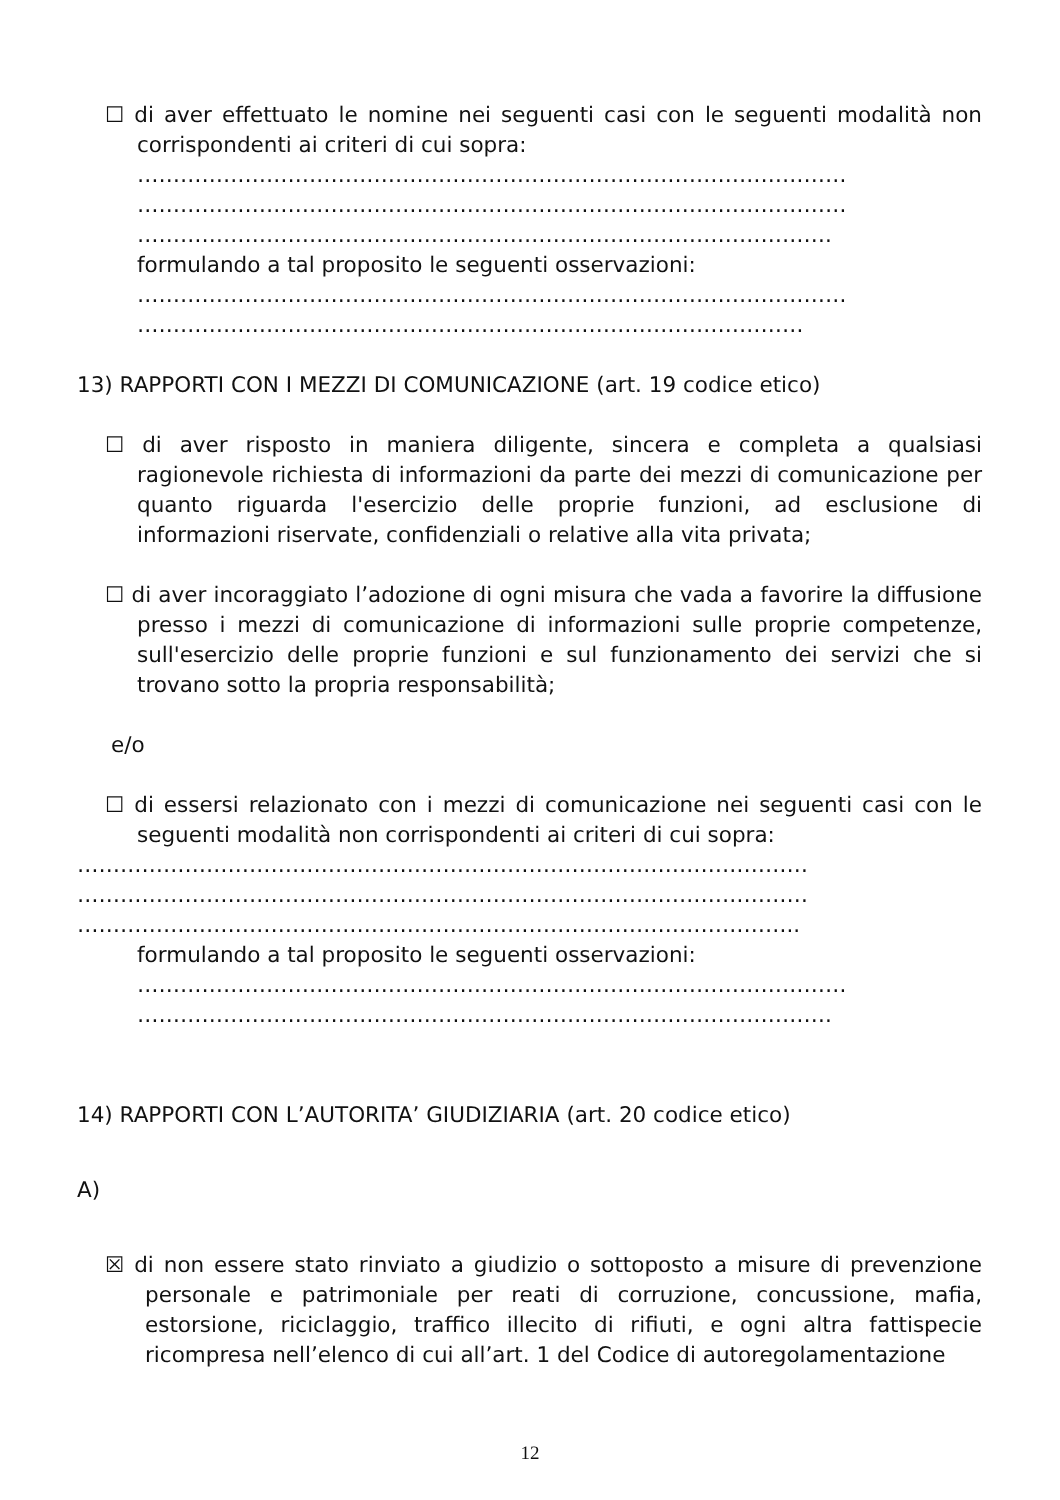☐ di aver effettuato le nomine nei seguenti casi con le seguenti modalità non corrispondenti ai criteri di cui sopra:
………………………………………………………………………………………
………………………………………………………………………………………
…………………………………………………………………………………….
formulando a tal proposito le seguenti osservazioni:
………………………………………………………………………………………
…………………………………………………………………………………
13) RAPPORTI CON I MEZZI DI COMUNICAZIONE (art. 19 codice etico)
☐ di aver risposto in maniera diligente, sincera e completa a qualsiasi ragionevole richiesta di informazioni da parte dei mezzi di comunicazione per quanto riguarda l'esercizio delle proprie funzioni, ad esclusione di informazioni riservate, confidenziali o relative alla vita privata;
☐ di aver incoraggiato l’adozione di ogni misura che vada a favorire la diffusione presso i mezzi di comunicazione di informazioni sulle proprie competenze, sull'esercizio delle proprie funzioni e sul funzionamento dei servizi che si trovano sotto la propria responsabilità;
e/o
☐ di essersi relazionato con i mezzi di comunicazione nei seguenti casi con le seguenti modalità non corrispondenti ai criteri di cui sopra:
…………………………………………………………………………………………
…………………………………………………………………………………………
………………………………………………………………………………………..
formulando a tal proposito le seguenti osservazioni:
………………………………………………………………………………………
…………………………………………………………………………………….
14) RAPPORTI CON L’AUTORITA’ GIUDIZIARIA (art. 20 codice etico)
A)
☒ di non essere stato rinviato a giudizio o sottoposto a misure di prevenzione personale e patrimoniale per reati di corruzione, concussione, mafia, estorsione, riciclaggio, traffico illecito di rifiuti, e ogni altra fattispecie ricompresa nell’elenco di cui all’art. 1 del Codice di autoregolamentazione
12